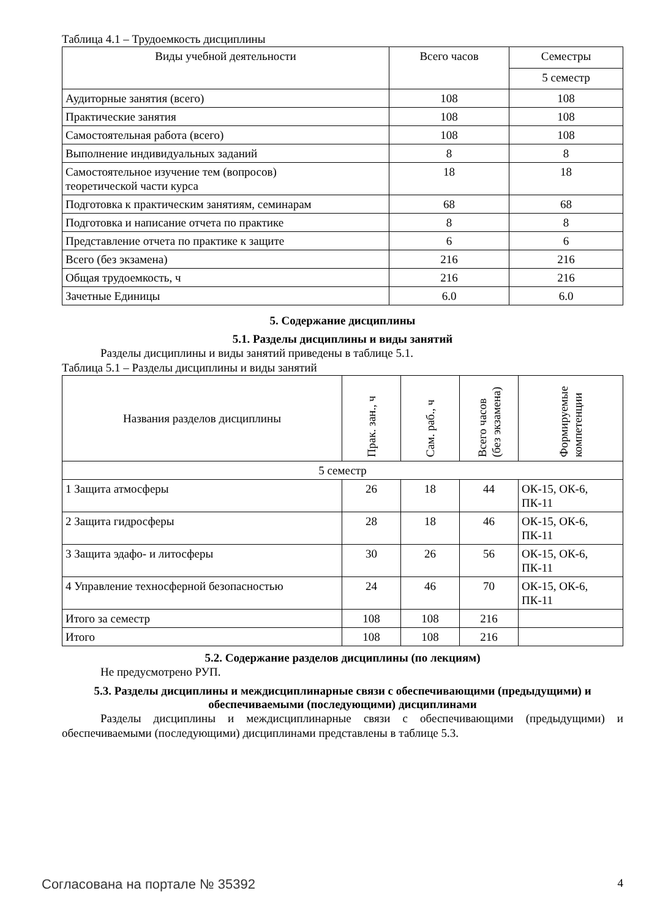Таблица 4.1 – Трудоемкость дисциплины
| Виды учебной деятельности | Всего часов | Семестры |
| --- | --- | --- |
| | | 5 семестр |
| Аудиторные занятия (всего) | 108 | 108 |
| Практические занятия | 108 | 108 |
| Самостоятельная работа (всего) | 108 | 108 |
| Выполнение индивидуальных заданий | 8 | 8 |
| Самостоятельное изучение тем (вопросов) теоретической части курса | 18 | 18 |
| Подготовка к практическим занятиям, семинарам | 68 | 68 |
| Подготовка и написание отчета по практике | 8 | 8 |
| Представление отчета по практике к защите | 6 | 6 |
| Всего (без экзамена) | 216 | 216 |
| Общая трудоемкость, ч | 216 | 216 |
| Зачетные Единицы | 6.0 | 6.0 |
5. Содержание дисциплины
5.1. Разделы дисциплины и виды занятий
Разделы дисциплины и виды занятий приведены в таблице 5.1.
Таблица 5.1 – Разделы дисциплины и виды занятий
| Названия разделов дисциплины | Прак. зан., ч | Сам. раб., ч | Всего часов (без экзамена) | Формируемые компетенции |
| --- | --- | --- | --- | --- |
| 5 семестр | | | | |
| 1 Защита атмосферы | 26 | 18 | 44 | ОК-15, ОК-6, ПК-11 |
| 2 Защита гидросферы | 28 | 18 | 46 | ОК-15, ОК-6, ПК-11 |
| 3 Защита эдафо- и литосферы | 30 | 26 | 56 | ОК-15, ОК-6, ПК-11 |
| 4 Управление техносферной безопасностью | 24 | 46 | 70 | ОК-15, ОК-6, ПК-11 |
| Итого за семестр | 108 | 108 | 216 | |
| Итого | 108 | 108 | 216 | |
5.2. Содержание разделов дисциплины (по лекциям)
Не предусмотрено РУП.
5.3. Разделы дисциплины и междисциплинарные связи с обеспечивающими (предыдущими) и обеспечиваемыми (последующими) дисциплинами
Разделы дисциплины и междисциплинарные связи с обеспечивающими (предыдущими) и обеспечиваемыми (последующими) дисциплинами представлены в таблице 5.3.
Согласована на портале № 35392 4